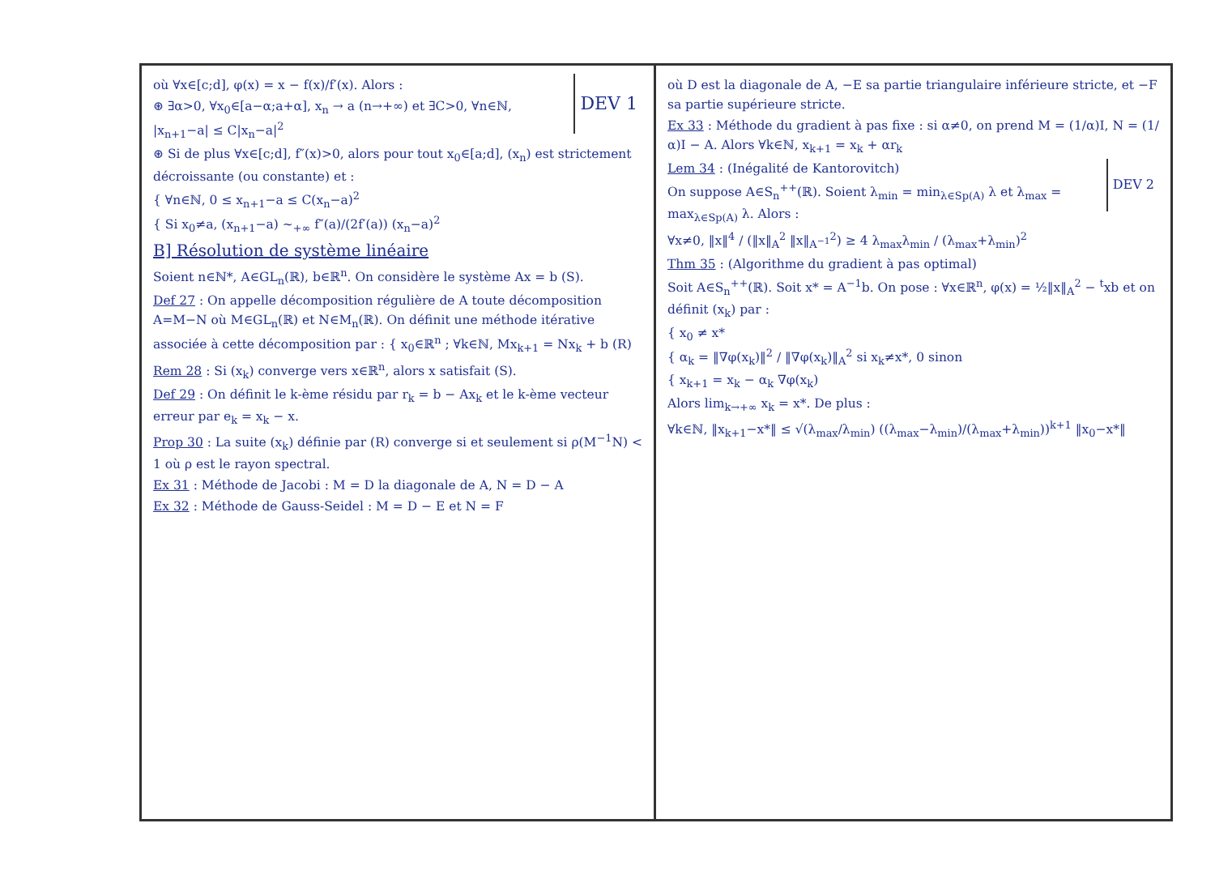DEV 1
où ∀x∈[c;d], φ(x) = x − f(x)/f′(x). Alors :
⊛ ∃α>0, ∀x<sub>0</sub>∈[a−α;a+α], x<sub>n</sub> → a (n→+∞) et ∃C>0, ∀n∈ℕ, |x<sub>n+1</sub>−a| ≤ C|x<sub>n</sub>−a|<sup>2</sup>
⊛ Si de plus ∀x∈[c;d], f″(x)>0, alors pour tout x<sub>0</sub>∈[a;d], (x<sub>n</sub>) est strictement décroissante (ou constante) et :
{ ∀n∈ℕ, 0 ≤ x<sub>n+1</sub>−a ≤ C(x<sub>n</sub>−a)<sup>2</sup>
{ Si x<sub>0</sub>≠a, (x<sub>n+1</sub>−a) ~<sub>+∞</sub> f″(a)/(2f′(a)) (x<sub>n</sub>−a)<sup>2</sup>
B] Résolution de système linéaire
Soient n∈ℕ*, A∈GL<sub>n</sub>(ℝ), b∈ℝ<sup>n</sup>. On considère le système Ax = b (S).
Def 27 : On appelle décomposition régulière de A toute décomposition A=M−N où M∈GL<sub>n</sub>(ℝ) et N∈M<sub>n</sub>(ℝ). On définit une méthode itérative associée à cette décomposition par : { x<sub>0</sub>∈ℝ<sup>n</sup> ; ∀k∈ℕ, Mx<sub>k+1</sub> = Nx<sub>k</sub> + b (R)
Rem 28 : Si (x<sub>k</sub>) converge vers x∈ℝ<sup>n</sup>, alors x satisfait (S).
Def 29 : On définit le k-ème résidu par r<sub>k</sub> = b − Ax<sub>k</sub> et le k-ème vecteur erreur par e<sub>k</sub> = x<sub>k</sub> − x.
Prop 30 : La suite (x<sub>k</sub>) définie par (R) converge si et seulement si ρ(M<sup>−1</sup>N) < 1 où ρ est le rayon spectral.
Ex 31 : Méthode de Jacobi : M = D la diagonale de A, N = D − A
Ex 32 : Méthode de Gauss-Seidel : M = D − E et N = F
où D est la diagonale de A, −E sa partie triangulaire inférieure stricte, et −F sa partie supérieure stricte.
Ex 33 : Méthode du gradient à pas fixe : si α≠0, on prend M = (1/α)I, N = (1/α)I − A. Alors ∀k∈ℕ, x<sub>k+1</sub> = x<sub>k</sub> + αr<sub>k</sub>
DEV 2
Lem 34 : (Inégalité de Kantorovitch)
On suppose A∈S<sub>n</sub><sup>++</sup>(ℝ). Soient λ<sub>min</sub> = min<sub>λ∈Sp(A)</sub> λ et λ<sub>max</sub> = max<sub>λ∈Sp(A)</sub> λ. Alors :
∀x≠0, ‖x‖<sup>4</sup> / (‖x‖<sub>A</sub><sup>2</sup> ‖x‖<sub>A<sup>−1</sup></sub><sup>2</sup>) ≥ 4 λ<sub>max</sub>λ<sub>min</sub> / (λ<sub>max</sub>+λ<sub>min</sub>)<sup>2</sup>
Thm 35 : (Algorithme du gradient à pas optimal)
Soit A∈S<sub>n</sub><sup>++</sup>(ℝ). Soit x* = A<sup>−1</sup>b. On pose : ∀x∈ℝ<sup>n</sup>, φ(x) = ½‖x‖<sub>A</sub><sup>2</sup> − <sup>t</sup>xb et on définit (x<sub>k</sub>) par :
{ x<sub>0</sub> ≠ x*
{ α<sub>k</sub> = ‖∇φ(x<sub>k</sub>)‖<sup>2</sup> / ‖∇φ(x<sub>k</sub>)‖<sub>A</sub><sup>2</sup> si x<sub>k</sub>≠x*, 0 sinon
{ x<sub>k+1</sub> = x<sub>k</sub> − α<sub>k</sub> ∇φ(x<sub>k</sub>)
Alors lim<sub>k→+∞</sub> x<sub>k</sub> = x*. De plus :
∀k∈ℕ, ‖x<sub>k+1</sub>−x*‖ ≤ √(λ<sub>max</sub>/λ<sub>min</sub>) ((λ<sub>max</sub>−λ<sub>min</sub>)/(λ<sub>max</sub>+λ<sub>min</sub>))<sup>k+1</sup> ‖x<sub>0</sub>−x*‖